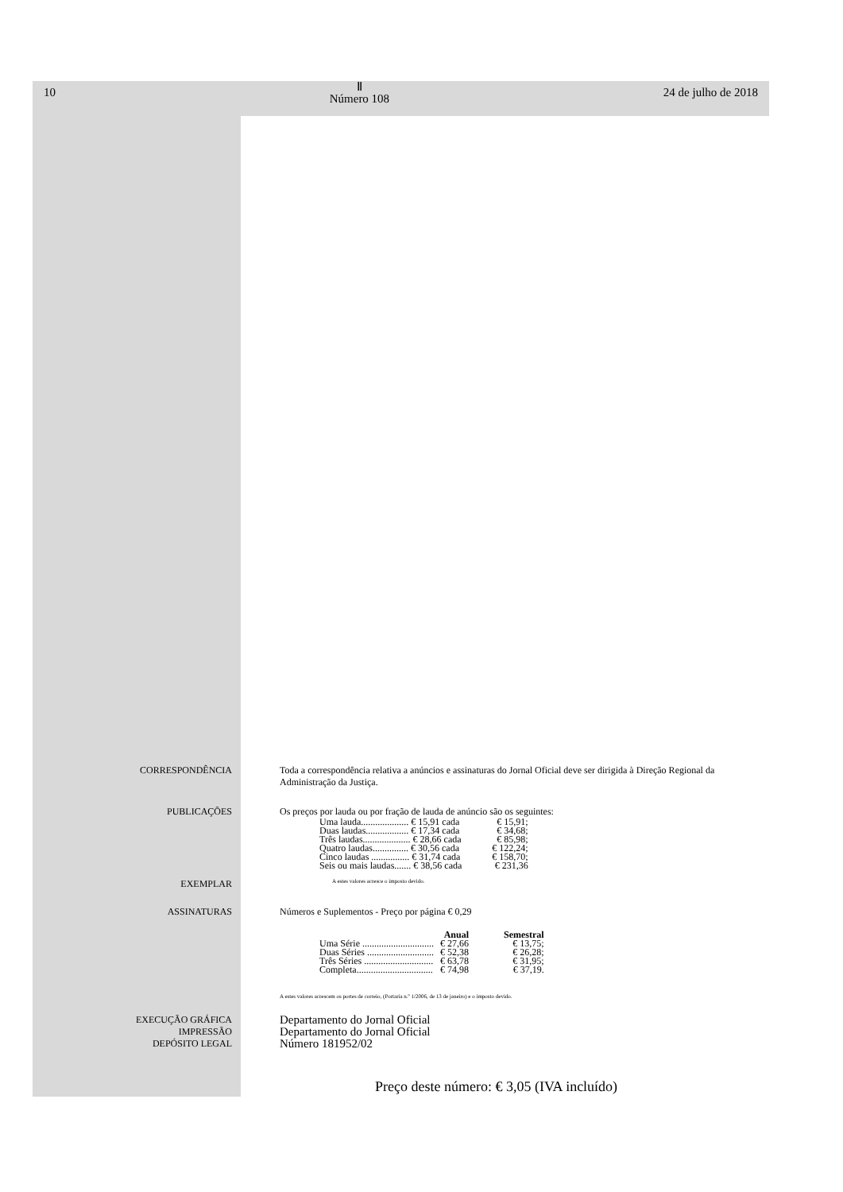10
Ⅱ
Número 108
24 de julho de 2018
CORRESPONDÊNCIA Toda a correspondência relativa a anúncios e assinaturas do Jornal Oficial deve ser dirigida à Direção Regional da Administração da Justiça.
PUBLICAÇÕES Os preços por lauda ou por fração de lauda de anúncio são os seguintes:
| Uma lauda.................... € 15,91 cada | € 15,91; |
| Duas laudas.................. € 17,34 cada | € 34,68; |
| Três laudas.................... € 28,66 cada | € 85,98; |
| Quatro laudas............... € 30,56 cada | € 122,24; |
| Cinco laudas ................ € 31,74 cada | € 158,70; |
| Seis ou mais laudas....... € 38,56 cada | € 231,36 |
EXEMPLAR
A estes valores acresce o imposto devido.
ASSINATURAS Números e Suplementos - Preço por página € 0,29
| | Anual | Semestral |
| --- | --- | --- |
| Uma Série .............................. | € 27,66 | € 13,75; |
| Duas Séries ............................ | € 52,38 | € 26,28; |
| Três Séries ............................. | € 63,78 | € 31,95; |
| Completa................................ | € 74,98 | € 37,19. |
A estes valores acrescem os portes de correio, (Portaria n.º 1/2006, de 13 de janeiro) e o imposto devido.
EXECUÇÃO GRÁFICA
IMPRESSÃO
DEPÓSITO LEGAL
Departamento do Jornal Oficial
Departamento do Jornal Oficial
Número 181952/02
Preço deste número: € 3,05 (IVA incluído)